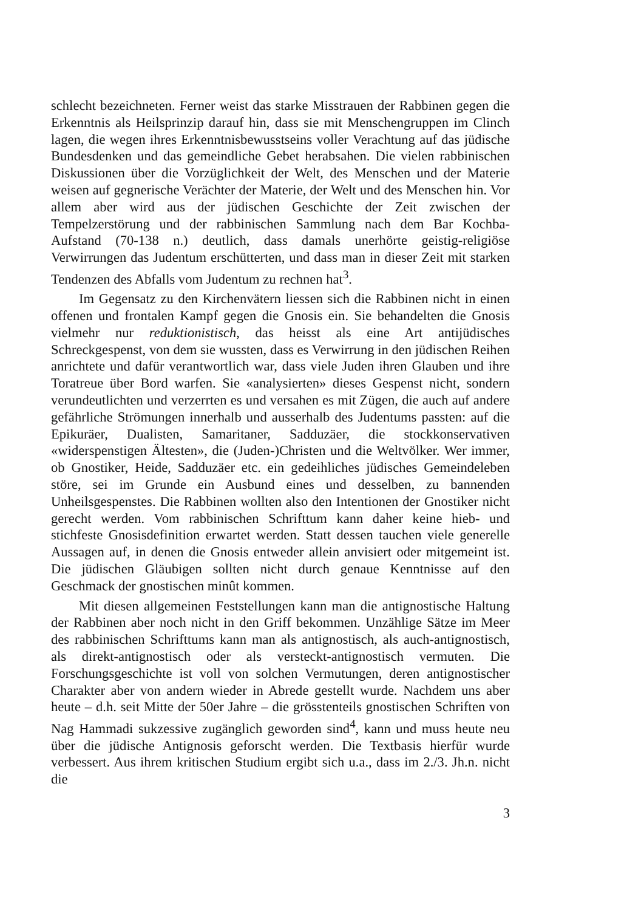schlecht bezeichneten. Ferner weist das starke Misstrauen der Rabbinen gegen die Erkenntnis als Heilsprinzip darauf hin, dass sie mit Menschengruppen im Clinch lagen, die wegen ihres Erkenntnisbewusstseins voller Verachtung auf das jüdische Bundesdenken und das gemeindliche Gebet herabsahen. Die vielen rabbinischen Diskussionen über die Vorzüglichkeit der Welt, des Menschen und der Materie weisen auf gegnerische Verächter der Materie, der Welt und des Menschen hin. Vor allem aber wird aus der jüdischen Geschichte der Zeit zwischen der Tempelzerstörung und der rabbinischen Sammlung nach dem Bar Kochba-Aufstand (70-138 n.) deutlich, dass damals unerhörte geistig-religiöse Verwirrungen das Judentum erschütterten, und dass man in dieser Zeit mit starken Tendenzen des Abfalls vom Judentum zu rechnen hat<sup>3</sup>.
Im Gegensatz zu den Kirchenvätern liessen sich die Rabbinen nicht in einen offenen und frontalen Kampf gegen die Gnosis ein. Sie behandelten die Gnosis vielmehr nur reduktionistisch, das heisst als eine Art antijüdisches Schreckgespenst, von dem sie wussten, dass es Verwirrung in den jüdischen Reihen anrichtete und dafür verantwortlich war, dass viele Juden ihren Glauben und ihre Toratreue über Bord warfen. Sie «analysierten» dieses Gespenst nicht, sondern verundeutlichten und verzerrten es und versahen es mit Zügen, die auch auf andere gefährliche Strömungen innerhalb und ausserhalb des Judentums passten: auf die Epikuräer, Dualisten, Samaritaner, Sadduzäer, die stockkonservativen «widerspenstigen Ältesten», die (Juden-)Christen und die Weltvölker. Wer immer, ob Gnostiker, Heide, Sadduzäer etc. ein gedeihliches jüdisches Gemeindeleben störe, sei im Grunde ein Ausbund eines und desselben, zu bannenden Unheilsgespenstes. Die Rabbinen wollten also den Intentionen der Gnostiker nicht gerecht werden. Vom rabbinischen Schrifttum kann daher keine hieb- und stichfeste Gnosisdefinition erwartet werden. Statt dessen tauchen viele generelle Aussagen auf, in denen die Gnosis entweder allein anvisiert oder mitgemeint ist. Die jüdischen Gläubigen sollten nicht durch genaue Kenntnisse auf den Geschmack der gnostischen minût kommen.
Mit diesen allgemeinen Feststellungen kann man die antignostische Haltung der Rabbinen aber noch nicht in den Griff bekommen. Unzählige Sätze im Meer des rabbinischen Schrifttums kann man als antignostisch, als auch-antignostisch, als direkt-antignostisch oder als versteckt-antignostisch vermuten. Die Forschungsgeschichte ist voll von solchen Vermutungen, deren antignostischer Charakter aber von andern wieder in Abrede gestellt wurde. Nachdem uns aber heute – d.h. seit Mitte der 50er Jahre – die grösstenteils gnostischen Schriften von Nag Hammadi sukzessive zugänglich geworden sind<sup>4</sup>, kann und muss heute neu über die jüdische Antignosis geforscht werden. Die Textbasis hierfür wurde verbessert. Aus ihrem kritischen Studium ergibt sich u.a., dass im 2./3. Jh.n. nicht die
3